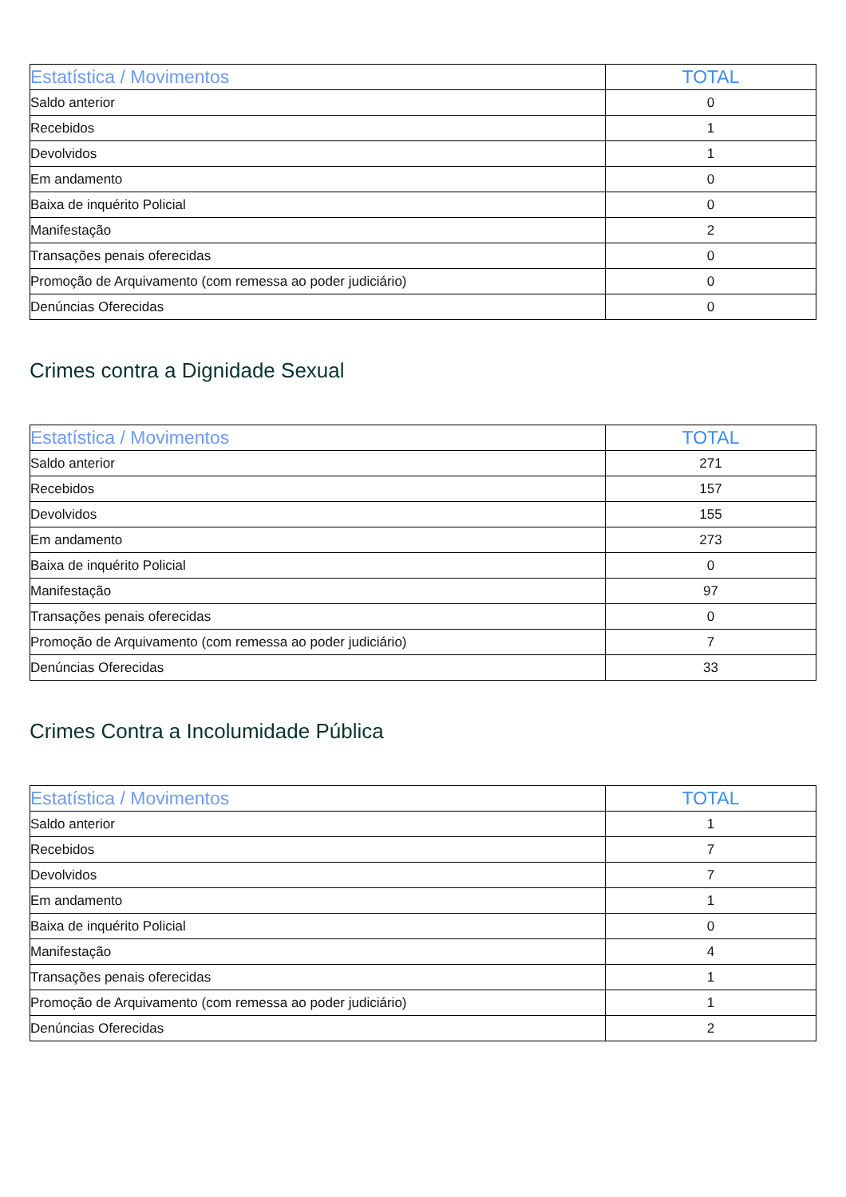| Estatística / Movimentos | TOTAL |
| --- | --- |
| Saldo anterior | 0 |
| Recebidos | 1 |
| Devolvidos | 1 |
| Em andamento | 0 |
| Baixa de inquérito Policial | 0 |
| Manifestação | 2 |
| Transações penais oferecidas | 0 |
| Promoção de Arquivamento (com remessa ao poder judiciário) | 0 |
| Denúncias Oferecidas | 0 |
Crimes contra a Dignidade Sexual
| Estatística / Movimentos | TOTAL |
| --- | --- |
| Saldo anterior | 271 |
| Recebidos | 157 |
| Devolvidos | 155 |
| Em andamento | 273 |
| Baixa de inquérito Policial | 0 |
| Manifestação | 97 |
| Transações penais oferecidas | 0 |
| Promoção de Arquivamento (com remessa ao poder judiciário) | 7 |
| Denúncias Oferecidas | 33 |
Crimes Contra a Incolumidade Pública
| Estatística / Movimentos | TOTAL |
| --- | --- |
| Saldo anterior | 1 |
| Recebidos | 7 |
| Devolvidos | 7 |
| Em andamento | 1 |
| Baixa de inquérito Policial | 0 |
| Manifestação | 4 |
| Transações penais oferecidas | 1 |
| Promoção de Arquivamento (com remessa ao poder judiciário) | 1 |
| Denúncias Oferecidas | 2 |